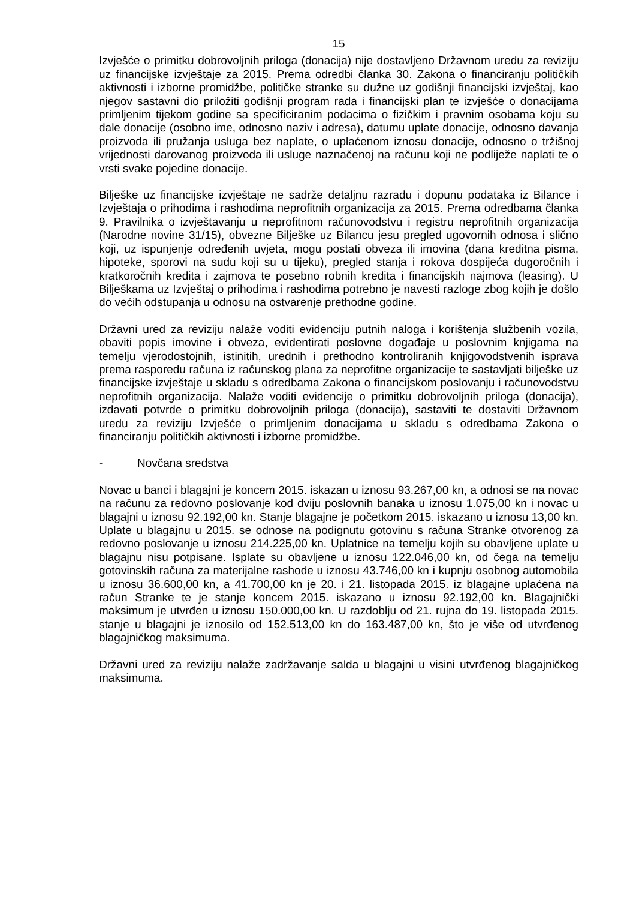15
Izvješće o primitku dobrovoljnih priloga (donacija) nije dostavljeno Državnom uredu za reviziju uz financijske izvještaje za 2015. Prema odredbi članka 30. Zakona o financiranju političkih aktivnosti i izborne promidžbe, političke stranke su dužne uz godišnji financijski izvještaj, kao njegov sastavni dio priložiti godišnji program rada i financijski plan te izvješće o donacijama primljenim tijekom godine sa specificiranim podacima o fizičkim i pravnim osobama koju su dale donacije (osobno ime, odnosno naziv i adresa), datumu uplate donacije, odnosno davanja proizvoda ili pružanja usluga bez naplate, o uplaćenom iznosu donacije, odnosno o tržišnoj vrijednosti darovanog proizvoda ili usluge naznačenoj na računu koji ne podliježe naplati te o vrsti svake pojedine donacije.
Bilješke uz financijske izvještaje ne sadrže detaljnu razradu i dopunu podataka iz Bilance i Izvještaja o prihodima i rashodima neprofitnih organizacija za 2015. Prema odredbama članka 9. Pravilnika o izvještavanju u neprofitnom računovodstvu i registru neprofitnih organizacija (Narodne novine 31/15), obvezne Bilješke uz Bilancu jesu pregled ugovornih odnosa i slično koji, uz ispunjenje određenih uvjeta, mogu postati obveza ili imovina (dana kreditna pisma, hipoteke, sporovi na sudu koji su u tijeku), pregled stanja i rokova dospijeća dugoročnih i kratkoročnih kredita i zajmova te posebno robnih kredita i financijskih najmova (leasing). U Bilješkama uz Izvještaj o prihodima i rashodima potrebno je navesti razloge zbog kojih je došlo do većih odstupanja u odnosu na ostvarenje prethodne godine.
Državni ured za reviziju nalaže voditi evidenciju putnih naloga i korištenja službenih vozila, obaviti popis imovine i obveza, evidentirati poslovne događaje u poslovnim knjigama na temelju vjerodostojnih, istinitih, urednih i prethodno kontroliranih knjigovodstvenih isprava prema rasporedu računa iz računskog plana za neprofitne organizacije te sastavljati bilješke uz financijske izvještaje u skladu s odredbama Zakona o financijskom poslovanju i računovodstvu neprofitnih organizacija. Nalaže voditi evidencije o primitku dobrovoljnih priloga (donacija), izdavati potvrde o primitku dobrovoljnih priloga (donacija), sastaviti te dostaviti Državnom uredu za reviziju Izvješće o primljenim donacijama u skladu s odredbama Zakona o financiranju političkih aktivnosti i izborne promidžbe.
- Novčana sredstva
Novac u banci i blagajni je koncem 2015. iskazan u iznosu 93.267,00 kn, a odnosi se na novac na računu za redovno poslovanje kod dviju poslovnih banaka u iznosu 1.075,00 kn i novac u blagajni u iznosu 92.192,00 kn. Stanje blagajne je početkom 2015. iskazano u iznosu 13,00 kn. Uplate u blagajnu u 2015. se odnose na podignutu gotovinu s računa Stranke otvorenog za redovno poslovanje u iznosu 214.225,00 kn. Uplatnice na temelju kojih su obavljene uplate u blagajnu nisu potpisane. Isplate su obavljene u iznosu 122.046,00 kn, od čega na temelju gotovinskih računa za materijalne rashode u iznosu 43.746,00 kn i kupnju osobnog automobila u iznosu 36.600,00 kn, a 41.700,00 kn je 20. i 21. listopada 2015. iz blagajne uplaćena na račun Stranke te je stanje koncem 2015. iskazano u iznosu 92.192,00 kn. Blagajnički maksimum je utvrđen u iznosu 150.000,00 kn. U razdoblju od 21. rujna do 19. listopada 2015. stanje u blagajni je iznosilo od 152.513,00 kn do 163.487,00 kn, što je više od utvrđenog blagajničkog maksimuma.
Državni ured za reviziju nalaže zadržavanje salda u blagajni u visini utvrđenog blagajničkog maksimuma.